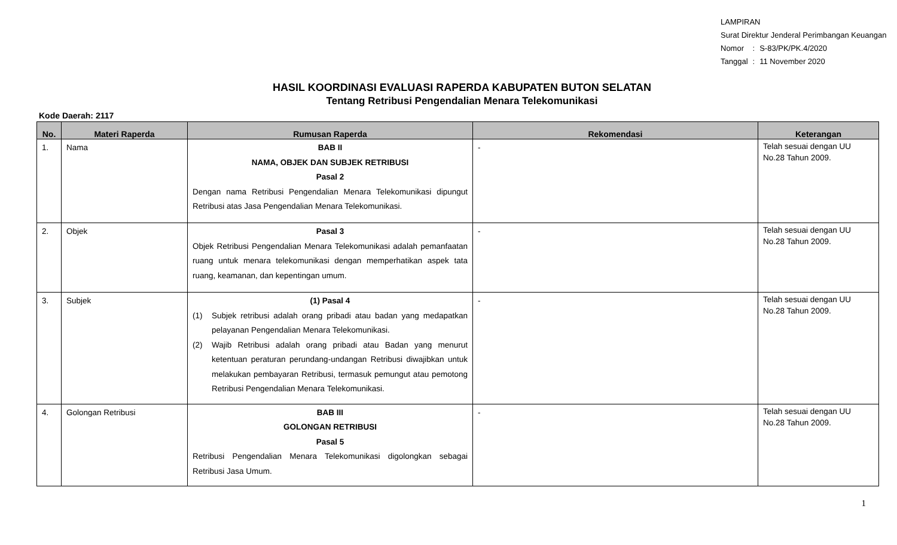LAMPIRAN
Surat Direktur Jenderal Perimbangan Keuangan
| Nomor | : | S-83/PK/PK.4/2020 |
| Tanggal | : | 11 November 2020 |
HASIL KOORDINASI EVALUASI RAPERDA KABUPATEN BUTON SELATAN
Tentang Retribusi Pengendalian Menara Telekomunikasi
Kode Daerah: 2117
| No. | Materi Raperda | Rumusan Raperda | Rekomendasi | Keterangan |
| --- | --- | --- | --- | --- |
| 1. | Nama | BAB II NAMA, OBJEK DAN SUBJEK RETRIBUSI Pasal 2 Dengan nama Retribusi Pengendalian Menara Telekomunikasi dipungut Retribusi atas Jasa Pengendalian Menara Telekomunikasi. | - | Telah sesuai dengan UU No.28 Tahun 2009. |
| 2. | Objek | Pasal 3 Objek Retribusi Pengendalian Menara Telekomunikasi adalah pemanfaatan ruang untuk menara telekomunikasi dengan memperhatikan aspek tata ruang, keamanan, dan kepentingan umum. | - | Telah sesuai dengan UU No.28 Tahun 2009. |
| 3. | Subjek | (1) Pasal 4 (1) Subjek retribusi adalah orang pribadi atau badan yang medapatkan pelayanan Pengendalian Menara Telekomunikasi. (2) Wajib Retribusi adalah orang pribadi atau Badan yang menurut ketentuan peraturan perundang-undangan Retribusi diwajibkan untuk melakukan pembayaran Retribusi, termasuk pemungut atau pemotong Retribusi Pengendalian Menara Telekomunikasi. | - | Telah sesuai dengan UU No.28 Tahun 2009. |
| 4. | Golongan Retribusi | BAB III GOLONGAN RETRIBUSI Pasal 5 Retribusi Pengendalian Menara Telekomunikasi digolongkan sebagai Retribusi Jasa Umum. | - | Telah sesuai dengan UU No.28 Tahun 2009. |
1